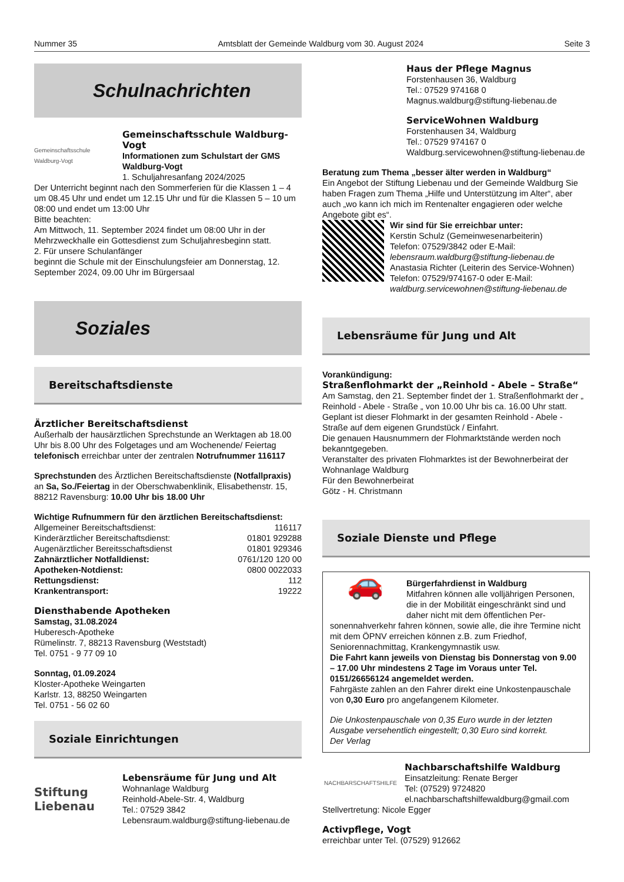Nummer 35 Amtsblatt der Gemeinde Waldburg vom 30. August 2024 Seite 3
Schulnachrichten
Gemeinschaftsschule Waldburg-Vogt
Gemeinschaftsschule Waldburg-Vogt
Informationen zum Schulstart der GMS Waldburg-Vogt
1. Schuljahresanfang 2024/2025
Der Unterricht beginnt nach den Sommerferien für die Klassen 1 – 4 um 08.45 Uhr und endet um 12.15 Uhr und für die Klassen 5 – 10 um 08:00 und endet um 13:00 Uhr
Bitte beachten:
Am Mittwoch, 11. September 2024 findet um 08:00 Uhr in der Mehrzweckhalle ein Gottesdienst zum Schuljahresbeginn statt.
2. Für unsere Schulanfänger
beginnt die Schule mit der Einschulungsfeier am Donnerstag, 12. September 2024, 09.00 Uhr im Bürgersaal
Soziales
Bereitschaftsdienste
Ärztlicher Bereitschaftsdienst
Außerhalb der hausärztlichen Sprechstunde an Werktagen ab 18.00 Uhr bis 8.00 Uhr des Folgetages und am Wochenende/ Feiertag telefonisch erreichbar unter der zentralen Notrufnummer 116117
Sprechstunden des Ärztlichen Bereitschaftsdienste (Notfallpraxis) an Sa, So./Feiertag in der Oberschwabenklinik, Elisabethenstr. 15, 88212 Ravensburg: 10.00 Uhr bis 18.00 Uhr
Wichtige Rufnummern für den ärztlichen Bereitschaftsdienst:
| Allgemeiner Bereitschaftsdienst: | 116117 |
| Kinderärztlicher Bereitschaftsdienst: | 01801 929288 |
| Augenärztlicher Bereitsschaftsdienst | 01801 929346 |
| Zahnärztlicher Notfalldienst: | 0761/120 120 00 |
| Apotheken-Notdienst: | 0800 0022033 |
| Rettungsdienst: | 112 |
| Krankentransport: | 19222 |
Diensthabende Apotheken
Samstag, 31.08.2024
Huberesch-Apotheke
Rümelinstr. 7, 88213 Ravensburg (Weststadt)
Tel. 0751 - 9 77 09 10
Sonntag, 01.09.2024
Kloster-Apotheke Weingarten
Karlstr. 13, 88250 Weingarten
Tel. 0751 - 56 02 60
Soziale Einrichtungen
Stiftung Liebenau
Lebensräume für Jung und Alt
Wohnanlage Waldburg
Reinhold-Abele-Str. 4, Waldburg
Tel.: 07529 3842
Lebensraum.waldburg@stiftung-liebenau.de
Haus der Pflege Magnus
Forstenhausen 36, Waldburg
Tel.: 07529 974168 0
Magnus.waldburg@stiftung-liebenau.de
ServiceWohnen Waldburg
Forstenhausen 34, Waldburg
Tel.: 07529 974167 0
Waldburg.servicewohnen@stiftung-liebenau.de
Beratung zum Thema „besser älter werden in Waldburg“
Ein Angebot der Stiftung Liebenau und der Gemeinde Waldburg Sie haben Fragen zum Thema „Hilfe und Unterstützung im Alter“, aber auch „wo kann ich mich im Rentenalter engagieren oder welche Angebote gibt es“.
Wir sind für Sie erreichbar unter:
Kerstin Schulz (Gemeinwesenarbeiterin)
Telefon: 07529/3842 oder E-Mail:
lebensraum.waldburg@stiftung-liebenau.de
Anastasia Richter (Leiterin des Service-Wohnen)
Telefon: 07529/974167-0 oder E-Mail:
waldburg.servicewohnen@stiftung-liebenau.de
Lebensräume für Jung und Alt
Vorankündigung:
Straßenflohmarkt der „Reinhold - Abele – Straße“
Am Samstag, den 21. September findet der 1. Straßenflohmarkt der „ Reinhold - Abele - Straße „ von 10.00 Uhr bis ca. 16.00 Uhr statt. Geplant ist dieser Flohmarkt in der gesamten Reinhold - Abele - Straße auf dem eigenen Grundstück / Einfahrt.
Die genauen Hausnummern der Flohmarktstände werden noch bekanntgegeben.
Veranstalter des privaten Flohmarktes ist der Bewohnerbeirat der Wohnanlage Waldburg
Für den Bewohnerbeirat
Götz - H. Christmann
Soziale Dienste und Pflege
🚗
Bürgerfahrdienst in Waldburg
Mitfahren können alle volljährigen Personen, die in der Mobilität eingeschränkt sind und daher nicht mit dem öffentlichen Per-
sonennahverkehr fahren können, sowie alle, die ihre Termine nicht mit dem ÖPNV erreichen können z.B. zum Friedhof, Seniorennachmittag, Krankengymnastik usw.
Die Fahrt kann jeweils von Dienstag bis Donnerstag von 9.00 – 17.00 Uhr mindestens 2 Tage im Voraus unter Tel. 0151/26656124 angemeldet werden.
Fahrgäste zahlen an den Fahrer direkt eine Unkostenpauschale von 0,30 Euro pro angefangenem Kilometer.
Die Unkostenpauschale von 0,35 Euro wurde in der letzten Ausgabe versehentlich eingestellt; 0,30 Euro sind korrekt.
Der Verlag
NACHBARSCHAFTSHILFE
Nachbarschaftshilfe Waldburg
Einsatzleitung: Renate Berger
Tel: (07529) 9724820
el.nachbarschaftshilfewaldburg@gmail.com
Stellvertretung: Nicole Egger
Activpflege, Vogt
erreichbar unter Tel. (07529) 912662